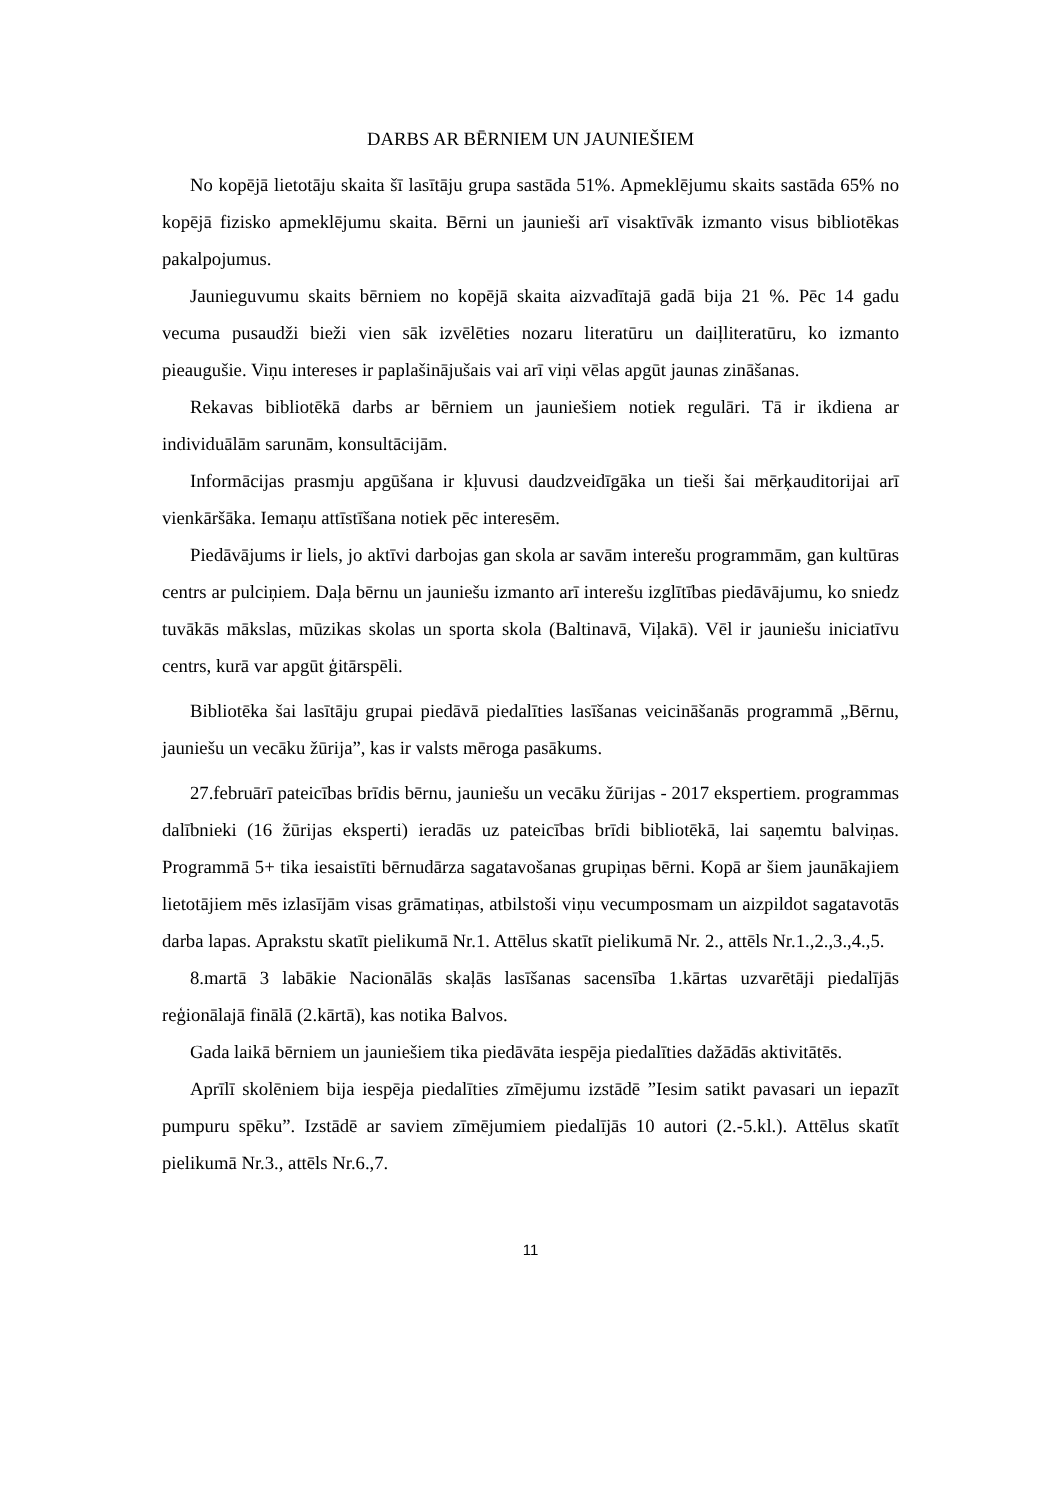DARBS AR BĒRNIEM UN JAUNIEŠIEM
No kopējā lietotāju skaita šī lasītāju grupa sastāda 51%. Apmeklējumu skaits sastāda 65% no kopējā fizisko apmeklējumu skaita. Bērni un jaunieši arī visaktīvāk izmanto visus bibliotēkas pakalpojumus.
Jaunieguvumu skaits bērniem no kopējā skaita aizvadītajā gadā bija 21 %. Pēc 14 gadu vecuma pusaudži bieži vien sāk izvēlēties nozaru literatūru un daiļliteratūru, ko izmanto pieaugušie. Viņu intereses ir paplašinājušais vai arī viņi vēlas apgūt jaunas zināšanas.
Rekavas bibliotēkā darbs ar bērniem un jauniešiem notiek regulāri. Tā ir ikdiena ar individuālām sarunām, konsultācijām.
Informācijas prasmju apgūšana ir kļuvusi daudzveidīgāka un tieši šai mērķauditorijai arī vienkāršāka. Iemaņu attīstīšana notiek pēc interesēm.
Piedāvājums ir liels, jo aktīvi darbojas gan skola ar savām interešu programmām, gan kultūras centrs ar pulciņiem. Daļa bērnu un jauniešu izmanto arī interešu izglītības piedāvājumu, ko sniedz tuvākās mākslas, mūzikas skolas un sporta skola (Baltinavā, Viļakā). Vēl ir jauniešu iniciatīvu centrs, kurā var apgūt ģitārspēli.
Bibliotēka šai lasītāju grupai piedāvā piedalīties lasīšanas veicināšanās programmā „Bērnu, jauniešu un vecāku žūrija”, kas ir valsts mēroga pasākums.
27.februārī pateicības brīdis bērnu, jauniešu un vecāku žūrijas - 2017 ekspertiem. programmas dalībnieki (16 žūrijas eksperti) ieradās uz pateicības brīdi bibliotēkā, lai saņemtu balviņas. Programmā 5+ tika iesaistīti bērnudārza sagatavošanas grupiņas bērni. Kopā ar šiem jaunākajiem lietotājiem mēs izlasījām visas grāmatiņas, atbilstoši viņu vecumposmam un aizpildot sagatavotās darba lapas. Aprakstu skatīt pielikumā Nr.1. Attēlus skatīt pielikumā Nr. 2., attēls Nr.1.,2.,3.,4.,5.
8.martā 3 labākie Nacionālās skaļās lasīšanas sacensība 1.kārtas uzvarētāji piedalījās reģionālajā finālā (2.kārtā), kas notika Balvos.
Gada laikā bērniem un jauniešiem tika piedāvāta iespēja piedalīties dažādās aktivitātēs.
Aprīlī skolēniem bija iespēja piedalīties zīmējumu izstādē ”Iesim satikt pavasari un iepazīt pumpuru spēku”. Izstādē ar saviem zīmējumiem piedalījās 10 autori (2.-5.kl.). Attēlus skatīt pielikumā Nr.3., attēls Nr.6.,7.
11